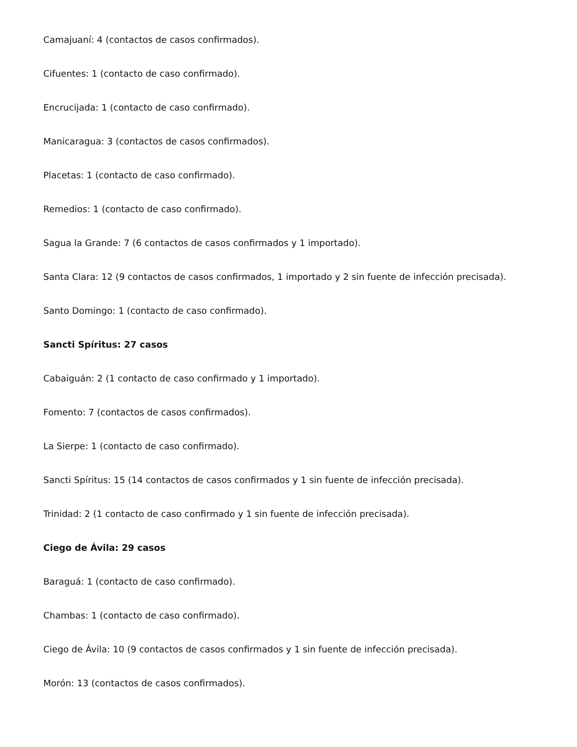Camajuaní: 4 (contactos de casos confirmados).
Cifuentes: 1 (contacto de caso confirmado).
Encrucijada: 1 (contacto de caso confirmado).
Manicaragua: 3 (contactos de casos confirmados).
Placetas: 1 (contacto de caso confirmado).
Remedios: 1 (contacto de caso confirmado).
Sagua la Grande: 7 (6 contactos de casos confirmados y 1 importado).
Santa Clara: 12 (9 contactos de casos confirmados, 1 importado y 2 sin fuente de infección precisada).
Santo Domingo: 1 (contacto de caso confirmado).
Sancti Spíritus: 27 casos
Cabaiguán: 2 (1 contacto de caso confirmado y 1 importado).
Fomento: 7 (contactos de casos confirmados).
La Sierpe: 1 (contacto de caso confirmado).
Sancti Spíritus: 15 (14 contactos de casos confirmados y 1 sin fuente de infección precisada).
Trinidad: 2 (1 contacto de caso confirmado y 1 sin fuente de infección precisada).
Ciego de Ávila: 29 casos
Baraguá: 1 (contacto de caso confirmado).
Chambas: 1 (contacto de caso confirmado).
Ciego de Ávila: 10 (9 contactos de casos confirmados y 1 sin fuente de infección precisada).
Morón: 13 (contactos de casos confirmados).